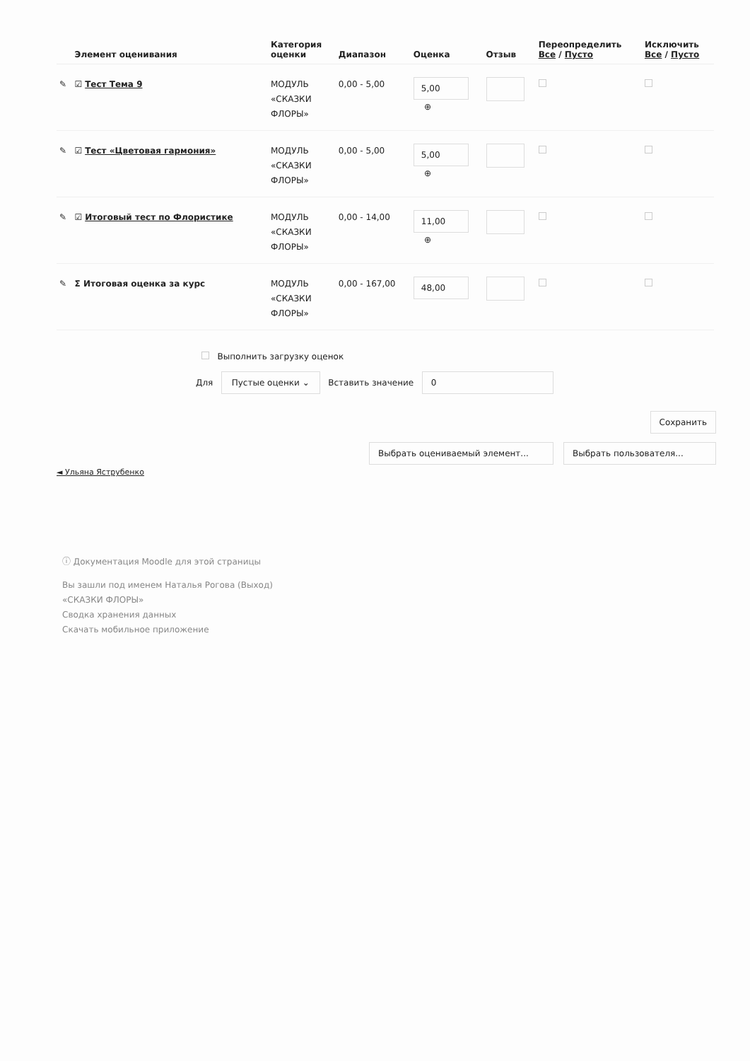| | Элемент оценивания | Категория оценки | Диапазон | Оценка | Отзыв | Переопределить Все / Пусто | Исключить Все / Пусто |
| --- | --- | --- | --- | --- | --- | --- | --- |
| ✎ | ☑ Тест Тема 9 | МОДУЛЬ «СКАЗКИ ФЛОРЫ» | 0,00 - 5,00 | 5,00 ⊕ | | | |
| ✎ | ☑ Тест «Цветовая гармония» | МОДУЛЬ «СКАЗКИ ФЛОРЫ» | 0,00 - 5,00 | 5,00 ⊕ | | | |
| ✎ | ☑ Итоговый тест по Флористике | МОДУЛЬ «СКАЗКИ ФЛОРЫ» | 0,00 - 14,00 | 11,00 ⊕ | | | |
| ✎ | Σ Итоговая оценка за курс | МОДУЛЬ «СКАЗКИ ФЛОРЫ» | 0,00 - 167,00 | 48,00 | | | |
Выполнить загрузку оценок
Для Пустые оценки ⌄ Вставить значение 0
Сохранить
Выбрать оцениваемый элемент... Выбрать пользователя...
◄ Ульяна Яструбенко
ⓘ Документация Moodle для этой страницы
Вы зашли под именем Наталья Рогова (Выход)
«СКАЗКИ ФЛОРЫ»
Сводка хранения данных
Скачать мобильное приложение